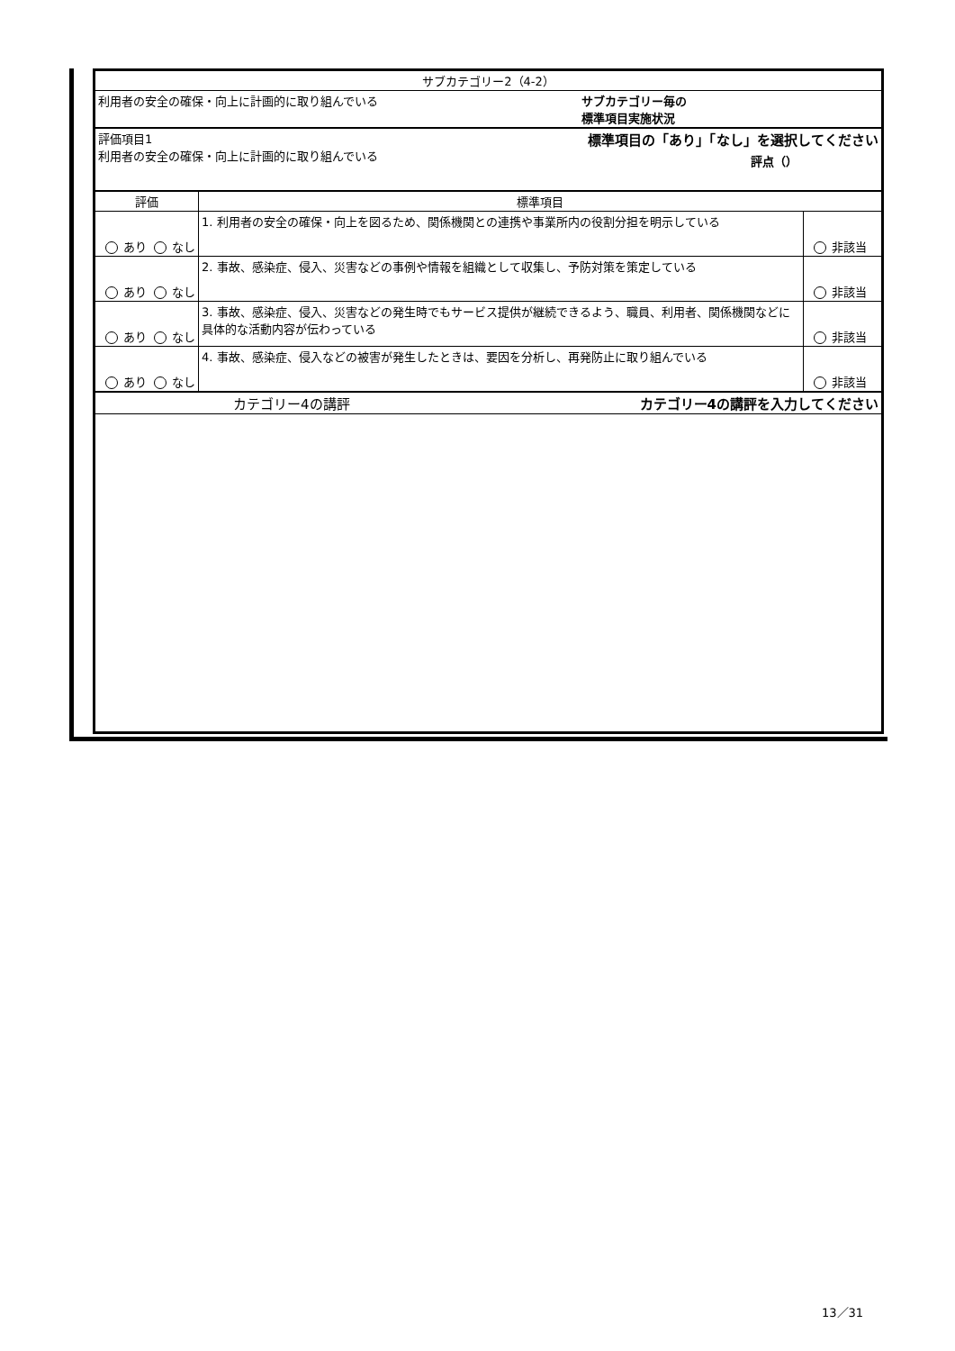| サブカテゴリー2（4-2） | | |
| サブカテゴリー毎の 標準項目実施状況 利用者の安全の確保・向上に計画的に取り組んでいる | | |
| 標準項目の「あり」「なし」を選択してください 評点（） 評価項目1 利用者の安全の確保・向上に計画的に取り組んでいる | | |
| 評価 | 標準項目 | |
| あり なし | 1. 利用者の安全の確保・向上を図るため、関係機関との連携や事業所内の役割分担を明示している | 非該当 |
| あり なし | 2. 事故、感染症、侵入、災害などの事例や情報を組織として収集し、予防対策を策定している | 非該当 |
| あり なし | 3. 事故、感染症、侵入、災害などの発生時でもサービス提供が継続できるよう、職員、利用者、関係機関などに具体的な活動内容が伝わっている | 非該当 |
| あり なし | 4. 事故、感染症、侵入などの被害が発生したときは、要因を分析し、再発防止に取り組んでいる | 非該当 |
| カテゴリー4の講評を入力してください カテゴリー4の講評 | | |
13／31